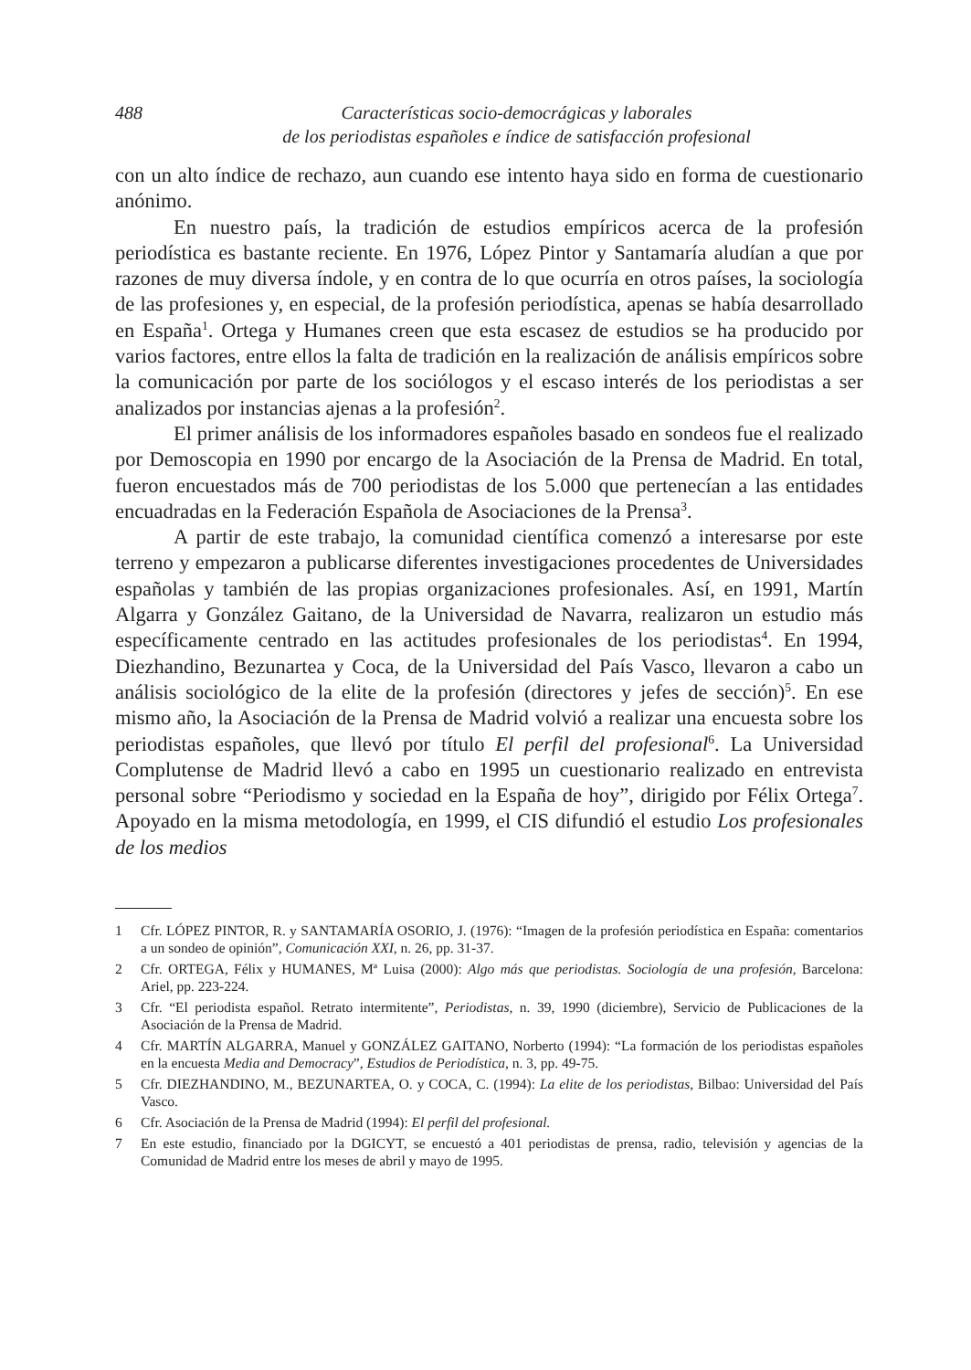488 Características socio-democrágicas y laborales
de los periodistas españoles e índice de satisfacción profesional
con un alto índice de rechazo, aun cuando ese intento haya sido en forma de cuestionario anónimo.
En nuestro país, la tradición de estudios empíricos acerca de la profesión periodística es bastante reciente. En 1976, López Pintor y Santamaría aludían a que por razones de muy diversa índole, y en contra de lo que ocurría en otros países, la sociología de las profesiones y, en especial, de la profesión periodística, apenas se había desarrollado en España<sup>1</sup>. Ortega y Humanes creen que esta escasez de estudios se ha producido por varios factores, entre ellos la falta de tradición en la realización de análisis empíricos sobre la comunicación por parte de los sociólogos y el escaso interés de los periodistas a ser analizados por instancias ajenas a la profesión<sup>2</sup>.
El primer análisis de los informadores españoles basado en sondeos fue el realizado por Demoscopia en 1990 por encargo de la Asociación de la Prensa de Madrid. En total, fueron encuestados más de 700 periodistas de los 5.000 que pertenecían a las entidades encuadradas en la Federación Española de Asociaciones de la Prensa<sup>3</sup>.
A partir de este trabajo, la comunidad científica comenzó a interesarse por este terreno y empezaron a publicarse diferentes investigaciones procedentes de Universidades españolas y también de las propias organizaciones profesionales. Así, en 1991, Martín Algarra y González Gaitano, de la Universidad de Navarra, realizaron un estudio más específicamente centrado en las actitudes profesionales de los periodistas<sup>4</sup>. En 1994, Diezhandino, Bezunartea y Coca, de la Universidad del País Vasco, llevaron a cabo un análisis sociológico de la elite de la profesión (directores y jefes de sección)<sup>5</sup>. En ese mismo año, la Asociación de la Prensa de Madrid volvió a realizar una encuesta sobre los periodistas españoles, que llevó por título El perfil del profesional<sup>6</sup>. La Universidad Complutense de Madrid llevó a cabo en 1995 un cuestionario realizado en entrevista personal sobre “Periodismo y sociedad en la España de hoy”, dirigido por Félix Ortega<sup>7</sup>. Apoyado en la misma metodología, en 1999, el CIS difundió el estudio Los profesionales de los medios
1 Cfr. LÓPEZ PINTOR, R. y SANTAMARÍA OSORIO, J. (1976): “Imagen de la profesión periodística en España: comentarios a un sondeo de opinión”, Comunicación XXI, n. 26, pp. 31-37.
2 Cfr. ORTEGA, Félix y HUMANES, Mª Luisa (2000): Algo más que periodistas. Sociología de una profesión, Barcelona: Ariel, pp. 223-224.
3 Cfr. “El periodista español. Retrato intermitente”, Periodistas, n. 39, 1990 (diciembre), Servicio de Publicaciones de la Asociación de la Prensa de Madrid.
4 Cfr. MARTÍN ALGARRA, Manuel y GONZÁLEZ GAITANO, Norberto (1994): “La formación de los periodistas españoles en la encuesta Media and Democracy”, Estudios de Periodística, n. 3, pp. 49-75.
5 Cfr. DIEZHANDINO, M., BEZUNARTEA, O. y COCA, C. (1994): La elite de los periodistas, Bilbao: Universidad del País Vasco.
6 Cfr. Asociación de la Prensa de Madrid (1994): El perfil del profesional.
7 En este estudio, financiado por la DGICYT, se encuestó a 401 periodistas de prensa, radio, televisión y agencias de la Comunidad de Madrid entre los meses de abril y mayo de 1995.